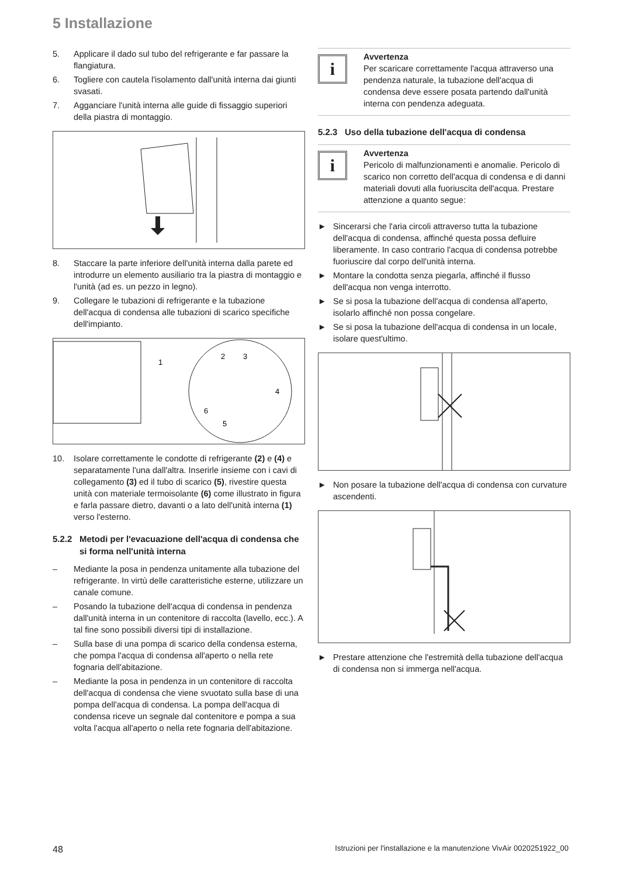5 Installazione
5. Applicare il dado sul tubo del refrigerante e far passare la flangiatura.
6. Togliere con cautela l'isolamento dall'unità interna dai giunti svasati.
7. Agganciare l'unità interna alle guide di fissaggio superiori della piastra di montaggio.
8. Staccare la parte inferiore dell'unità interna dalla parete ed introdurre un elemento ausiliario tra la piastra di montaggio e l'unità (ad es. un pezzo in legno).
9. Collegare le tubazioni di refrigerante e la tubazione dell'acqua di condensa alle tubazioni di scarico specifiche dell'impianto.
1
2
3
4
5
6
10. Isolare correttamente le condotte di refrigerante (2) e (4) e separatamente l'una dall'altra. Inserirle insieme con i cavi di collegamento (3) ed il tubo di scarico (5), rivestire questa unità con materiale termoisolante (6) come illustrato in figura e farla passare dietro, davanti o a lato dell'unità interna (1) verso l'esterno.
5.2.2 Metodi per l'evacuazione dell'acqua di condensa che si forma nell'unità interna
– Mediante la posa in pendenza unitamente alla tubazione del refrigerante. In virtù delle caratteristiche esterne, utilizzare un canale comune.
– Posando la tubazione dell'acqua di condensa in pendenza dall'unità interna in un contenitore di raccolta (lavello, ecc.). A tal fine sono possibili diversi tipi di installazione.
– Sulla base di una pompa di scarico della condensa esterna, che pompa l'acqua di condensa all'aperto o nella rete fognaria dell'abitazione.
– Mediante la posa in pendenza in un contenitore di raccolta dell'acqua di condensa che viene svuotato sulla base di una pompa dell'acqua di condensa. La pompa dell'acqua di condensa riceve un segnale dal contenitore e pompa a sua volta l'acqua all'aperto o nella rete fognaria dell'abitazione.
i
Avvertenza
Per scaricare correttamente l'acqua attraverso una pendenza naturale, la tubazione dell'acqua di condensa deve essere posata partendo dall'unità interna con pendenza adeguata.
5.2.3 Uso della tubazione dell'acqua di condensa
i
Avvertenza
Pericolo di malfunzionamenti e anomalie. Pericolo di scarico non corretto dell'acqua di condensa e di danni materiali dovuti alla fuoriuscita dell'acqua. Prestare attenzione a quanto segue:
► Sincerarsi che l'aria circoli attraverso tutta la tubazione dell'acqua di condensa, affinché questa possa defluire liberamente. In caso contrario l'acqua di condensa potrebbe fuoriuscire dal corpo dell'unità interna.
► Montare la condotta senza piegarla, affinché il flusso dell'acqua non venga interrotto.
► Se si posa la tubazione dell'acqua di condensa all'aperto, isolarlo affinché non possa congelare.
► Se si posa la tubazione dell'acqua di condensa in un locale, isolare quest'ultimo.
► Non posare la tubazione dell'acqua di condensa con curvature ascendenti.
► Prestare attenzione che l'estremità della tubazione dell'acqua di condensa non si immerga nell'acqua.
48 Istruzioni per l'installazione e la manutenzione VivAir 0020251922_00